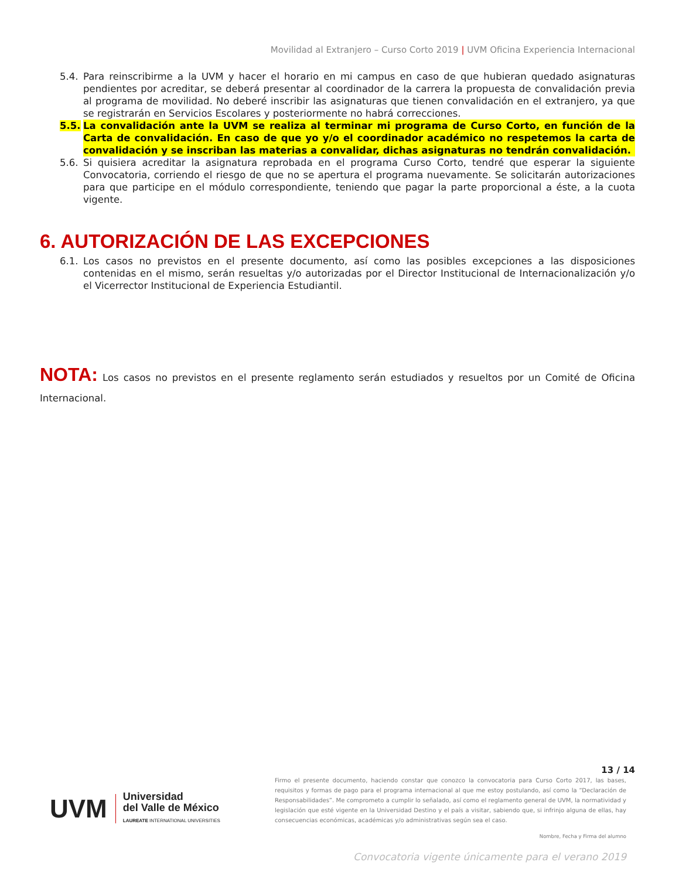Movilidad al Extranjero – Curso Corto 2019 | UVM Oficina Experiencia Internacional
5.4. Para reinscribirme a la UVM y hacer el horario en mi campus en caso de que hubieran quedado asignaturas pendientes por acreditar, se deberá presentar al coordinador de la carrera la propuesta de convalidación previa al programa de movilidad. No deberé inscribir las asignaturas que tienen convalidación en el extranjero, ya que se registrarán en Servicios Escolares y posteriormente no habrá correcciones.
5.5. La convalidación ante la UVM se realiza al terminar mi programa de Curso Corto, en función de la Carta de convalidación. En caso de que yo y/o el coordinador académico no respetemos la carta de convalidación y se inscriban las materias a convalidar, dichas asignaturas no tendrán convalidación.
5.6. Si quisiera acreditar la asignatura reprobada en el programa Curso Corto, tendré que esperar la siguiente Convocatoria, corriendo el riesgo de que no se apertura el programa nuevamente. Se solicitarán autorizaciones para que participe en el módulo correspondiente, teniendo que pagar la parte proporcional a éste, a la cuota vigente.
6. AUTORIZACIÓN DE LAS EXCEPCIONES
6.1. Los casos no previstos en el presente documento, así como las posibles excepciones a las disposiciones contenidas en el mismo, serán resueltas y/o autorizadas por el Director Institucional de Internacionalización y/o el Vicerrector Institucional de Experiencia Estudiantil.
NOTA: Los casos no previstos en el presente reglamento serán estudiados y resueltos por un Comité de Oficina Internacional.
UVM
Universidad
del Valle de México
LAUREATE INTERNATIONAL UNIVERSITIES
13 / 14
Firmo el presente documento, haciendo constar que conozco la convocatoria para Curso Corto 2017, las bases, requisitos y formas de pago para el programa internacional al que me estoy postulando, así como la “Declaración de Responsabilidades”. Me comprometo a cumplir lo señalado, así como el reglamento general de UVM, la normatividad y legislación que esté vigente en la Universidad Destino y el país a visitar, sabiendo que, si infrinjo alguna de ellas, hay consecuencias económicas, académicas y/o administrativas según sea el caso.
Nombre, Fecha y Firma del alumno
Convocatoria vigente únicamente para el verano 2019